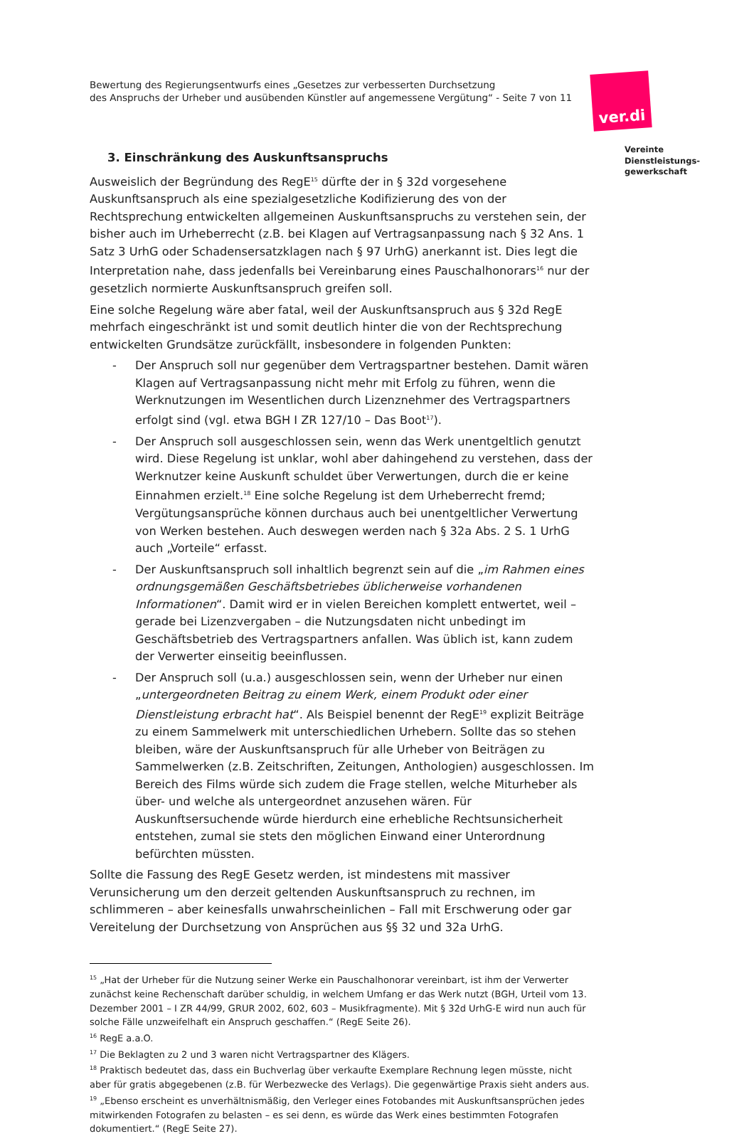Bewertung des Regierungsentwurfs eines „Gesetzes zur verbesserten Durchsetzung
des Anspruchs der Urheber und ausübenden Künstler auf angemessene Vergütung“ - Seite 7 von 11
ver.di
Vereinte
Dienstleistungs-
gewerkschaft
3. Einschränkung des Auskunftsanspruchs
Ausweislich der Begründung des RegE<sup>15</sup> dürfte der in § 32d vorgesehene Auskunftsanspruch als eine spezialgesetzliche Kodifizierung des von der Rechtsprechung entwickelten allgemeinen Auskunftsanspruchs zu verstehen sein, der bisher auch im Urheberrecht (z.B. bei Klagen auf Vertragsanpassung nach § 32 Ans. 1 Satz 3 UrhG oder Schadensersatzklagen nach § 97 UrhG) anerkannt ist. Dies legt die Interpretation nahe, dass jedenfalls bei Vereinbarung eines Pauschalhonorars<sup>16</sup> nur der gesetzlich normierte Auskunftsanspruch greifen soll.
Eine solche Regelung wäre aber fatal, weil der Auskunftsanspruch aus § 32d RegE mehrfach eingeschränkt ist und somit deutlich hinter die von der Rechtsprechung entwickelten Grundsätze zurückfällt, insbesondere in folgenden Punkten:
- Der Anspruch soll nur gegenüber dem Vertragspartner bestehen. Damit wären Klagen auf Vertragsanpassung nicht mehr mit Erfolg zu führen, wenn die Werknutzungen im Wesentlichen durch Lizenznehmer des Vertragspartners erfolgt sind (vgl. etwa BGH I ZR 127/10 – Das Boot<sup>17</sup>).
- Der Anspruch soll ausgeschlossen sein, wenn das Werk unentgeltlich genutzt wird. Diese Regelung ist unklar, wohl aber dahingehend zu verstehen, dass der Werknutzer keine Auskunft schuldet über Verwertungen, durch die er keine Einnahmen erzielt.<sup>18</sup> Eine solche Regelung ist dem Urheberrecht fremd; Vergütungsansprüche können durchaus auch bei unentgeltlicher Verwertung von Werken bestehen. Auch deswegen werden nach § 32a Abs. 2 S. 1 UrhG auch „Vorteile“ erfasst.
- Der Auskunftsanspruch soll inhaltlich begrenzt sein auf die „im Rahmen eines ordnungsgemäßen Geschäftsbetriebes üblicherweise vorhandenen Informationen“. Damit wird er in vielen Bereichen komplett entwertet, weil – gerade bei Lizenzvergaben – die Nutzungsdaten nicht unbedingt im Geschäftsbetrieb des Vertragspartners anfallen. Was üblich ist, kann zudem der Verwerter einseitig beeinflussen.
- Der Anspruch soll (u.a.) ausgeschlossen sein, wenn der Urheber nur einen „untergeordneten Beitrag zu einem Werk, einem Produkt oder einer Dienstleistung erbracht hat“. Als Beispiel benennt der RegE<sup>19</sup> explizit Beiträge zu einem Sammelwerk mit unterschiedlichen Urhebern. Sollte das so stehen bleiben, wäre der Auskunftsanspruch für alle Urheber von Beiträgen zu Sammelwerken (z.B. Zeitschriften, Zeitungen, Anthologien) ausgeschlossen. Im Bereich des Films würde sich zudem die Frage stellen, welche Miturheber als über- und welche als untergeordnet anzusehen wären. Für Auskunftsersuchende würde hierdurch eine erhebliche Rechtsunsicherheit entstehen, zumal sie stets den möglichen Einwand einer Unterordnung befürchten müssten.
Sollte die Fassung des RegE Gesetz werden, ist mindestens mit massiver Verunsicherung um den derzeit geltenden Auskunftsanspruch zu rechnen, im schlimmeren – aber keinesfalls unwahrscheinlichen – Fall mit Erschwerung oder gar Vereitelung der Durchsetzung von Ansprüchen aus §§ 32 und 32a UrhG.
<sup>15</sup> „Hat der Urheber für die Nutzung seiner Werke ein Pauschalhonorar vereinbart, ist ihm der Verwerter zunächst keine Rechenschaft darüber schuldig, in welchem Umfang er das Werk nutzt (BGH, Urteil vom 13. Dezember 2001 – I ZR 44/99, GRUR 2002, 602, 603 – Musikfragmente). Mit § 32d UrhG-E wird nun auch für solche Fälle unzweifelhaft ein Anspruch geschaffen.“ (RegE Seite 26).
<sup>16</sup> RegE a.a.O.
<sup>17</sup> Die Beklagten zu 2 und 3 waren nicht Vertragspartner des Klägers.
<sup>18</sup> Praktisch bedeutet das, dass ein Buchverlag über verkaufte Exemplare Rechnung legen müsste, nicht aber für gratis abgegebenen (z.B. für Werbezwecke des Verlags). Die gegenwärtige Praxis sieht anders aus.
<sup>19</sup> „Ebenso erscheint es unverhältnismäßig, den Verleger eines Fotobandes mit Auskunftsansprüchen jedes mitwirkenden Fotografen zu belasten – es sei denn, es würde das Werk eines bestimmten Fotografen dokumentiert.“ (RegE Seite 27).